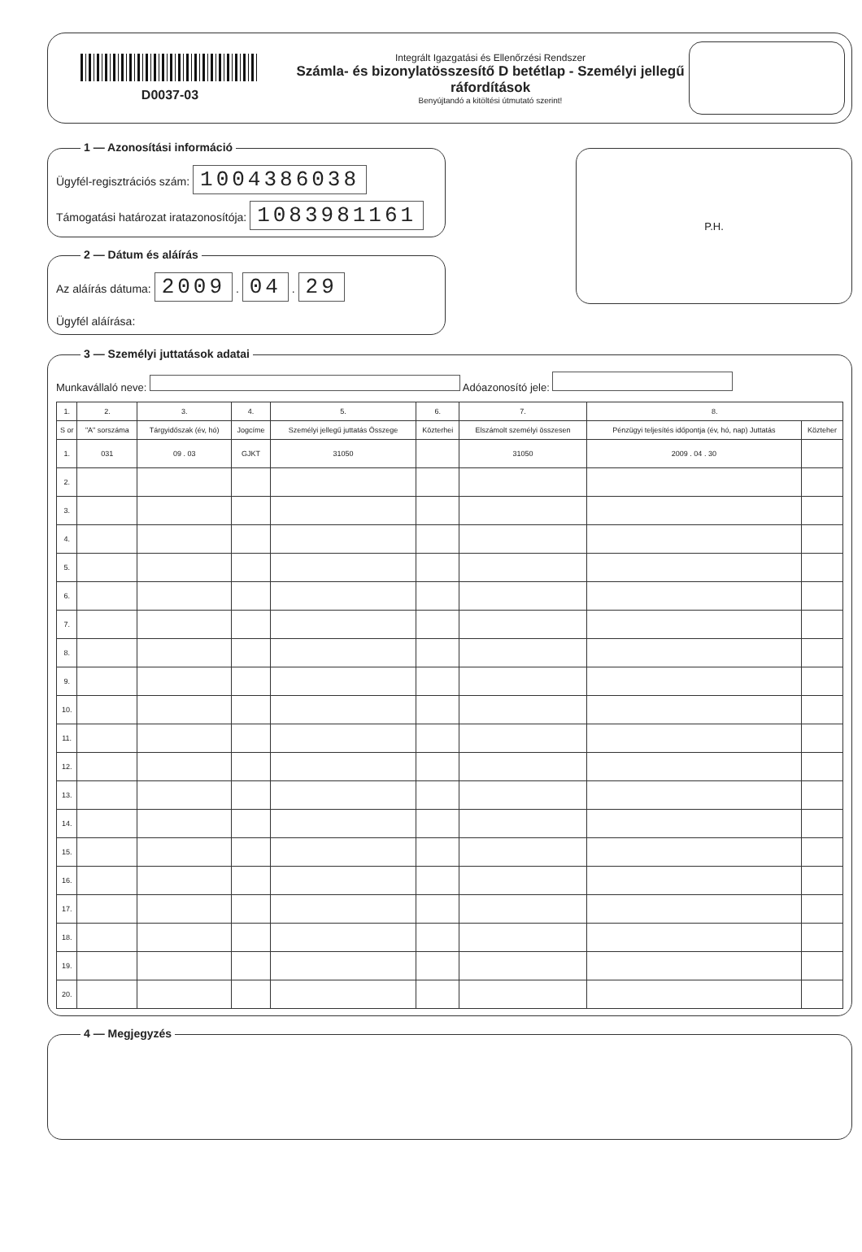D0037-03
Integrált Igazgatási és Ellenőrzési Rendszer
Számla- és bizonylatösszesítő D betétlap - Személyi jellegű ráfordítások
Benyújtandó a kitöltési útmutató szerint!
1 — Azonosítási információ
Ügyfél-regisztrációs szám: 1004386038
Támogatási határozat iratazonosítója: 1083981161
2 — Dátum és aláírás
Az aláírás dátuma: 2009 . 04 . 29
Ügyfél aláírása:
P.H.
3 — Személyi juttatások adatai
Munkavállaló neve: Adóazonosító jele:
| 1. | 2. | 3. | 4. | 5. | 6. | 7. | 8. | |
| --- | --- | --- | --- | --- | --- | --- | --- | --- |
| S or | "A" sorszáma | Tárgyidőszak (év, hó) | Jogcíme | Személyi jellegű juttatás Összege | Közterhei | Elszámolt személyi összesen | Pénzügyi teljesítés időpontja (év, hó, nap) Juttatás | Közteher |
| 1. | 031 | 09 . 03 | GJKT | 31050 | | 31050 | 2009 . 04 . 30 | |
| 2. | | | | | | | | |
| 3. | | | | | | | | |
| 4. | | | | | | | | |
| 5. | | | | | | | | |
| 6. | | | | | | | | |
| 7. | | | | | | | | |
| 8. | | | | | | | | |
| 9. | | | | | | | | |
| 10. | | | | | | | | |
| 11. | | | | | | | | |
| 12. | | | | | | | | |
| 13. | | | | | | | | |
| 14. | | | | | | | | |
| 15. | | | | | | | | |
| 16. | | | | | | | | |
| 17. | | | | | | | | |
| 18. | | | | | | | | |
| 19. | | | | | | | | |
| 20. | | | | | | | | |
4 — Megjegyzés